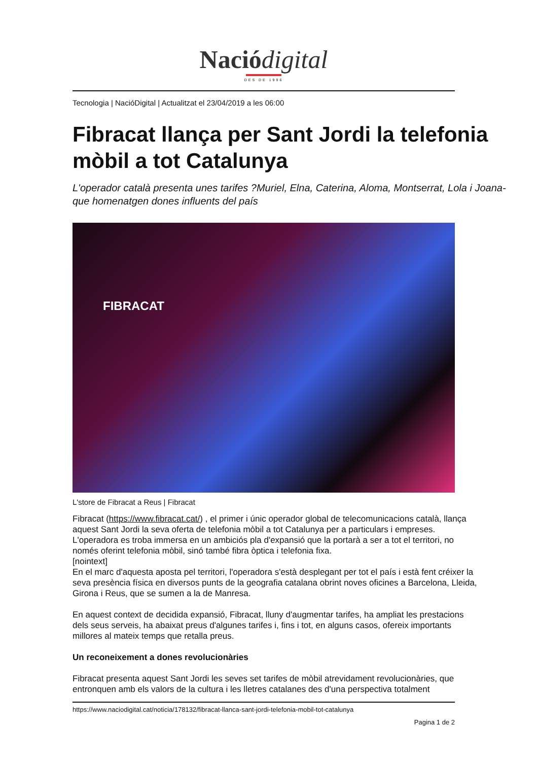Nació digital
DES DE 1996
Tecnologia | NacióDigital | Actualitzat el 23/04/2019 a les 06:00
Fibracat llança per Sant Jordi la telefonia mòbil a tot Catalunya
L'operador català presenta unes tarifes ?Muriel, Elna, Caterina, Aloma, Montserrat, Lola i Joana- que homenatgen dones influents del país
FIBRACAT
L'store de Fibracat a Reus | Fibracat
Fibracat (https://www.fibracat.cat/) , el primer i únic operador global de telecomunicacions català, llança aquest Sant Jordi la seva oferta de telefonia mòbil a tot Catalunya per a particulars i empreses. L'operadora es troba immersa en un ambiciós pla d'expansió que la portarà a ser a tot el territori, no només oferint telefonia mòbil, sinó també fibra òptica i telefonia fixa.
[nointext]
En el marc d'aquesta aposta pel territori, l'operadora s'està desplegant per tot el país i està fent créixer la seva presència física en diversos punts de la geografia catalana obrint noves oficines a Barcelona, Lleida, Girona i Reus, que se sumen a la de Manresa.
En aquest context de decidida expansió, Fibracat, lluny d'augmentar tarifes, ha ampliat les prestacions dels seus serveis, ha abaixat preus d'algunes tarifes i, fins i tot, en alguns casos, ofereix importants millores al mateix temps que retalla preus.
Un reconeixement a dones revolucionàries
Fibracat presenta aquest Sant Jordi les seves set tarifes de mòbil atrevidament revolucionàries, que entronquen amb els valors de la cultura i les lletres catalanes des d'una perspectiva totalment
https://www.naciodigital.cat/noticia/178132/fibracat-llanca-sant-jordi-telefonia-mobil-tot-catalunya
Pagina 1 de 2